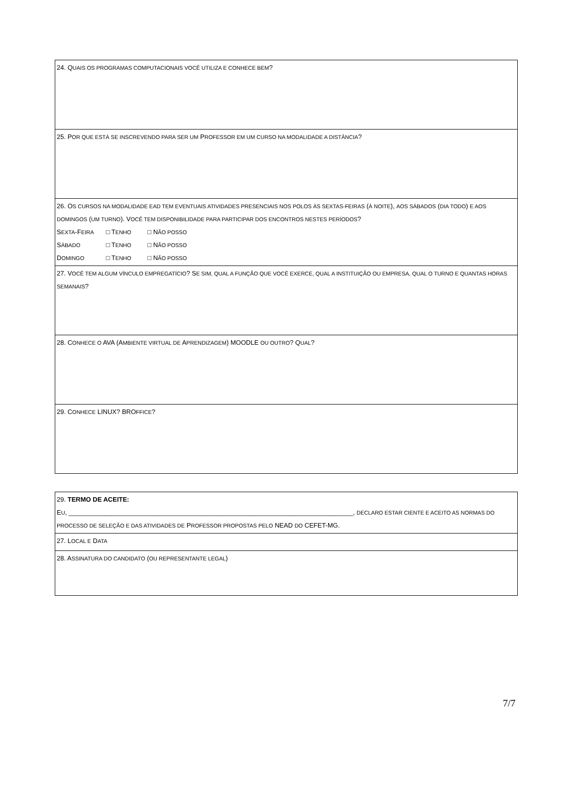| 24. Q UAIS OS PROGRAMAS COMPUTACIONAIS VOCÊ UTILIZA E CONHECE BEM ? |
| 25. P OR QUE ESTÁ SE INSCREVENDO PARA SER UM P ROFESSOR EM UM CURSO NA MODALIDADE A DISTÂNCIA ? |
| 26. O S CURSOS NA MODALIDADE EAD TEM EVENTUAIS ATIVIDADES PRESENCIAIS NOS POLOS ÀS SEXTAS-FEIRAS ( À NOITE ), AOS SÁBADOS ( DIA TODO ) E AOS DOMINGOS ( UM TURNO ). V OCÊ TEM DISPONIBILIDADE PARA PARTICIPAR DOS ENCONTROS NESTES PERÍODOS ? S EXTA -F EIRA □ T ENHO □ N ÃO POSSO S ÁBADO □ T ENHO □ N ÃO POSSO D OMINGO □ T ENHO □ N ÃO POSSO |
| 27. V OCÊ TEM ALGUM VÍNCULO EMPREGATÍCIO ? S E SIM, QUAL A FUNÇÃO QUE VOCÊ EXERCE, QUAL A INSTITUIÇÃO OU EMPRESA, QUAL O TURNO E QUANTAS HORAS SEMANAIS ? |
| 28. C ONHECE O AVA (A MBIENTE VIRTUAL DE A PRENDIZAGEM ) MOODLE OU OUTRO ? Q UAL ? |
| 29. C ONHECE LINUX? BRO FFICE ? |
| 29. TERMO DE ACEITE: E U , _______________________________________________________________________________, DECLARO ESTAR CIENTE E ACEITO AS NORMAS DO PROCESSO DE SELEÇÃO E DAS ATIVIDADES DE P ROFESSOR PROPOSTAS PELO NEAD DO CEFET-MG. |
| 27. L OCAL E D ATA |
| 28. A SSINATURA DO CANDIDATO ( OU REPRESENTANTE LEGAL ) |
7/7